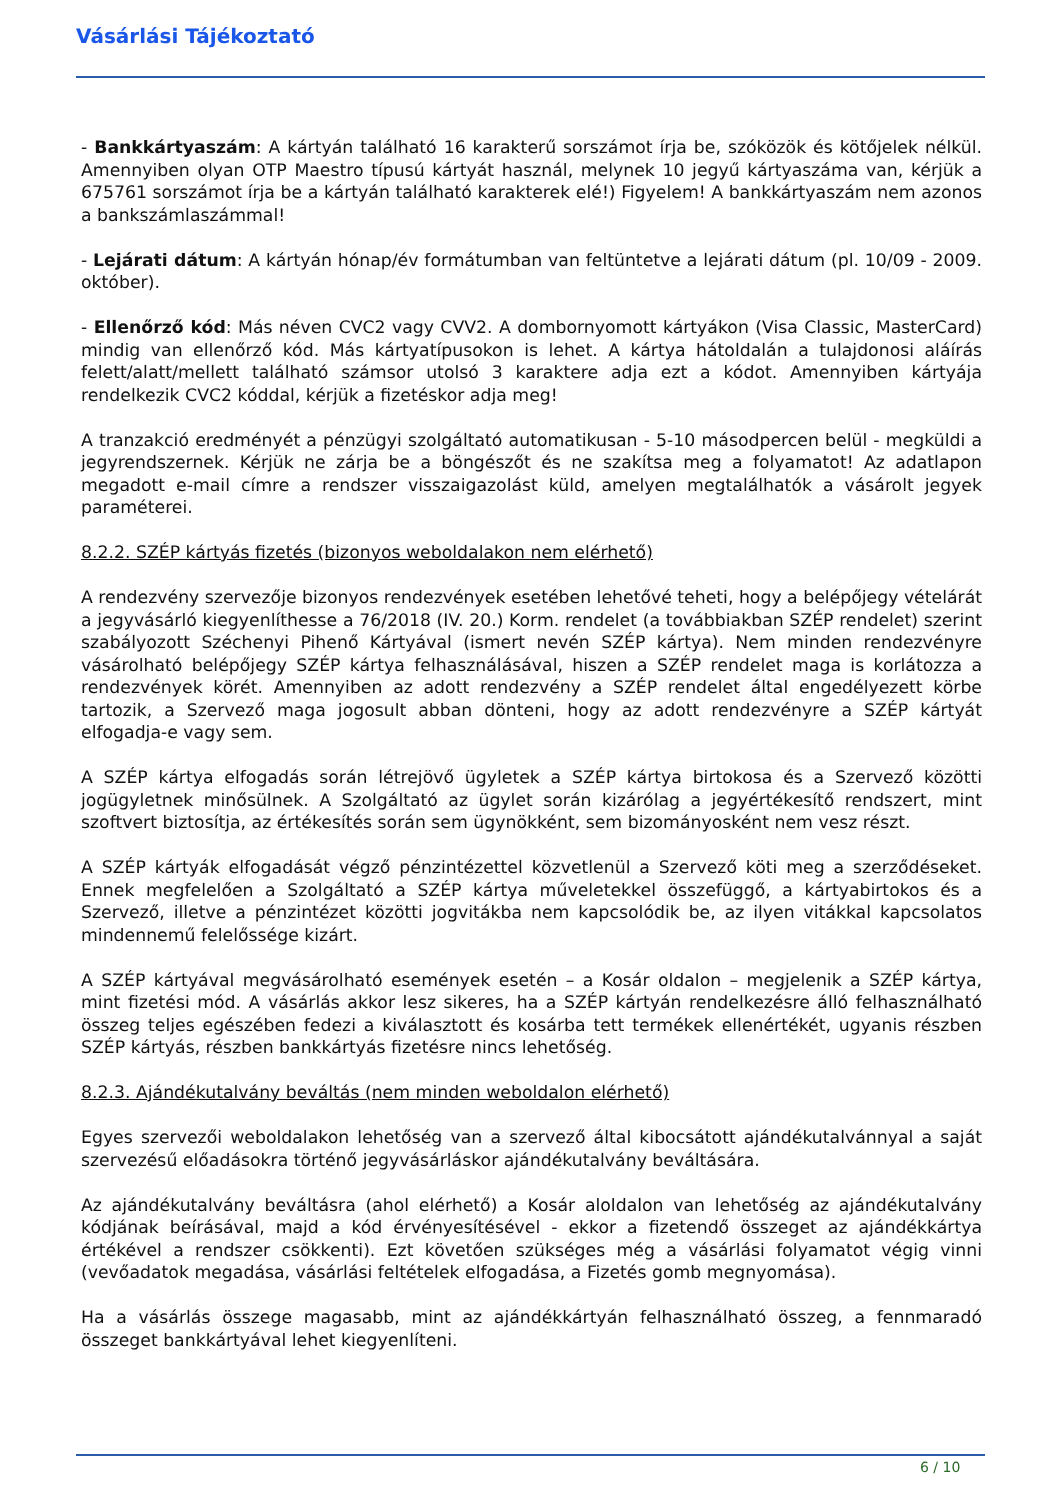Vásárlási Tájékoztató
- Bankkártyaszám: A kártyán található 16 karakterű sorszámot írja be, szóközök és kötőjelek nélkül. Amennyiben olyan OTP Maestro típusú kártyát használ, melynek 10 jegyű kártyaszáma van, kérjük a 675761 sorszámot írja be a kártyán található karakterek elé!) Figyelem! A bankkártyaszám nem azonos a bankszámlaszámmal!
- Lejárati dátum: A kártyán hónap/év formátumban van feltüntetve a lejárati dátum (pl. 10/09 - 2009. október).
- Ellenőrző kód: Más néven CVC2 vagy CVV2. A dombornyomott kártyákon (Visa Classic, MasterCard) mindig van ellenőrző kód. Más kártyatípusokon is lehet. A kártya hátoldalán a tulajdonosi aláírás felett/alatt/mellett található számsor utolsó 3 karaktere adja ezt a kódot. Amennyiben kártyája rendelkezik CVC2 kóddal, kérjük a fizetéskor adja meg!
A tranzakció eredményét a pénzügyi szolgáltató automatikusan - 5-10 másodpercen belül - megküldi a jegyrendszernek. Kérjük ne zárja be a böngészőt és ne szakítsa meg a folyamatot! Az adatlapon megadott e-mail címre a rendszer visszaigazolást küld, amelyen megtalálhatók a vásárolt jegyek paraméterei.
8.2.2. SZÉP kártyás fizetés (bizonyos weboldalakon nem elérhető)
A rendezvény szervezője bizonyos rendezvények esetében lehetővé teheti, hogy a belépőjegy vételárát a jegyvásárló kiegyenlíthesse a 76/2018 (IV. 20.) Korm. rendelet (a továbbiakban SZÉP rendelet) szerint szabályozott Széchenyi Pihenő Kártyával (ismert nevén SZÉP kártya). Nem minden rendezvényre vásárolható belépőjegy SZÉP kártya felhasználásával, hiszen a SZÉP rendelet maga is korlátozza a rendezvények körét. Amennyiben az adott rendezvény a SZÉP rendelet által engedélyezett körbe tartozik, a Szervező maga jogosult abban dönteni, hogy az adott rendezvényre a SZÉP kártyát elfogadja-e vagy sem.
A SZÉP kártya elfogadás során létrejövő ügyletek a SZÉP kártya birtokosa és a Szervező közötti jogügyletnek minősülnek. A Szolgáltató az ügylet során kizárólag a jegyértékesítő rendszert, mint szoftvert biztosítja, az értékesítés során sem ügynökként, sem bizományosként nem vesz részt.
A SZÉP kártyák elfogadását végző pénzintézettel közvetlenül a Szervező köti meg a szerződéseket. Ennek megfelelően a Szolgáltató a SZÉP kártya műveletekkel összefüggő, a kártyabirtokos és a Szervező, illetve a pénzintézet közötti jogvitákba nem kapcsolódik be, az ilyen vitákkal kapcsolatos mindennemű felelőssége kizárt.
A SZÉP kártyával megvásárolható események esetén – a Kosár oldalon – megjelenik a SZÉP kártya, mint fizetési mód. A vásárlás akkor lesz sikeres, ha a SZÉP kártyán rendelkezésre álló felhasználható összeg teljes egészében fedezi a kiválasztott és kosárba tett termékek ellenértékét, ugyanis részben SZÉP kártyás, részben bankkártyás fizetésre nincs lehetőség.
8.2.3. Ajándékutalvány beváltás (nem minden weboldalon elérhető)
Egyes szervezői weboldalakon lehetőség van a szervező által kibocsátott ajándékutalvánnyal a saját szervezésű előadásokra történő jegyvásárláskor ajándékutalvány beváltására.
Az ajándékutalvány beváltásra (ahol elérhető) a Kosár aloldalon van lehetőség az ajándékutalvány kódjának beírásával, majd a kód érvényesítésével - ekkor a fizetendő összeget az ajándékkártya értékével a rendszer csökkenti). Ezt követően szükséges még a vásárlási folyamatot végig vinni (vevőadatok megadása, vásárlási feltételek elfogadása, a Fizetés gomb megnyomása).
Ha a vásárlás összege magasabb, mint az ajándékkártyán felhasználható összeg, a fennmaradó összeget bankkártyával lehet kiegyenlíteni.
6 / 10